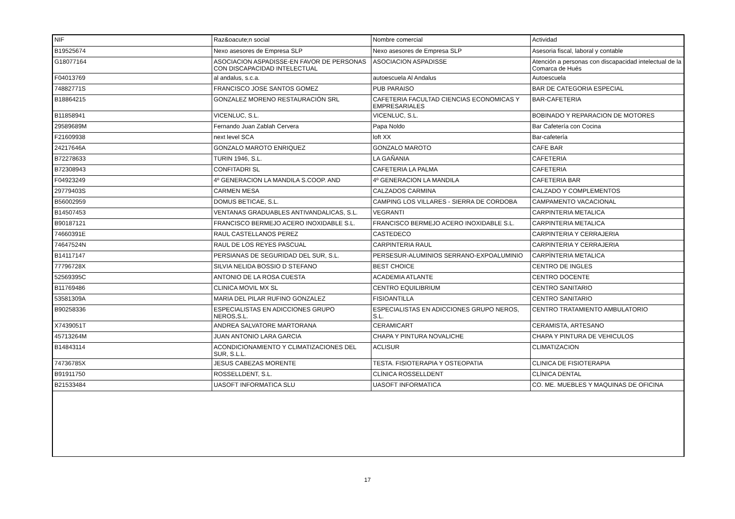| NIF | Raz&oacute;n social | Nombre comercial | Actividad |
| --- | --- | --- | --- |
| B19525674 | Nexo asesores de Empresa SLP | Nexo asesores de Empresa SLP | Asesoria fiscal, laboral y contable |
| G18077164 | ASOCIACION ASPADISSE-EN FAVOR DE PERSONAS CON DISCAPACIDAD INTELECTUAL | ASOCIACION ASPADISSE | Atención a personas con discapacidad intelectual de la Comarca de Hués |
| F04013769 | al andalus, s.c.a. | autoescuela Al Andalus | Autoescuela |
| 74882771S | FRANCISCO JOSE SANTOS GOMEZ | PUB PARAISO | BAR DE CATEGORIA ESPECIAL |
| B18864215 | GONZALEZ MORENO RESTAURACIÓN SRL | CAFETERIA FACULTAD CIENCIAS ECONOMICAS Y EMPRESARIALES | BAR-CAFETERIA |
| B11858941 | VICENLUC, S.L. | VICENLUC, S.L. | BOBINADO Y REPARACION DE MOTORES |
| 29589689M | Fernando Juan Zablah Cervera | Papa Noldo | Bar Cafetería con Cocina |
| F21609938 | next level SCA | loft XX | Bar-cafetería |
| 24217646A | GONZALO MAROTO ENRIQUEZ | GONZALO MAROTO | CAFE BAR |
| B72278633 | TURIN 1946, S.L. | LA GAÑANIA | CAFETERIA |
| B72308943 | CONFITADRI SL | CAFETERIA LA PALMA | CAFETERIA |
| F04923249 | 4º GENERACION LA MANDILA S.COOP. AND | 4º GENERACION LA MANDILA | CAFETERIA BAR |
| 29779403S | CARMEN MESA | CALZADOS CARMINA | CALZADO Y COMPLEMENTOS |
| B56002959 | DOMUS BETICAE, S.L. | CAMPING LOS VILLARES - SIERRA DE CORDOBA | CAMPAMENTO VACACIONAL |
| B14507453 | VENTANAS GRADUABLES ANTIVANDALICAS, S.L. | VEGRANTI | CARPINTERIA METALICA |
| B90187121 | FRANCISCO BERMEJO ACERO INOXIDABLE S.L. | FRANCISCO BERMEJO ACERO INOXIDABLE S.L. | CARPINTERIA METALICA |
| 74660391E | RAUL CASTELLANOS PEREZ | CASTEDECO | CARPINTERIA Y CERRAJERIA |
| 74647524N | RAUL DE LOS REYES PASCUAL | CARPINTERIA RAUL | CARPINTERIA Y CERRAJERIA |
| B14117147 | PERSIANAS DE SEGURIDAD DEL SUR, S.L. | PERSESUR-ALUMINIOS SERRANO-EXPOALUMINIO | CARPÌNTERIA METALICA |
| 77796728X | SILVIA NELIDA BOSSIO D STEFANO | BEST CHOICE | CENTRO DE INGLES |
| 52569395C | ANTONIO DE LA ROSA CUESTA | ACADEMIA ATLANTE | CENTRO DOCENTE |
| B11769486 | CLINICA MOVIL MX SL | CENTRO EQUILIBRIUM | CENTRO SANITARIO |
| 53581309A | MARIA DEL PILAR RUFINO GONZALEZ | FISIOANTILLA | CENTRO SANITARIO |
| B90258336 | ESPECIALISTAS EN ADICCIONES GRUPO NEROS,S.L. | ESPECIALISTAS EN ADICCIONES GRUPO NEROS, S.L. | CENTRO TRATAMIENTO AMBULATORIO |
| X7439051T | ANDREA SALVATORE MARTORANA | CERAMICART | CERAMISTA, ARTESANO |
| 45713264M | JUAN ANTONIO LARA GARCIA | CHAPA Y PINTURA NOVALICHE | CHAPA Y PINTURA DE VEHICULOS |
| B14843114 | ACONDICIONAMIENTO Y CLIMATIZACIONES DEL SUR, S.L.L. | ACLISUR | CLIMATIZACION |
| 74736785X | JESUS CABEZAS MORENTE | TESTA. FISIOTERAPIA Y OSTEOPATIA | CLINICA DE FISIOTERAPIA |
| B91911750 | ROSSELLDENT, S.L. | CLÍNICA ROSSELLDENT | CLÍNICA DENTAL |
| B21533484 | UASOFT INFORMATICA SLU | UASOFT INFORMATICA | CO. ME. MUEBLES Y MAQUINAS DE OFICINA |
17